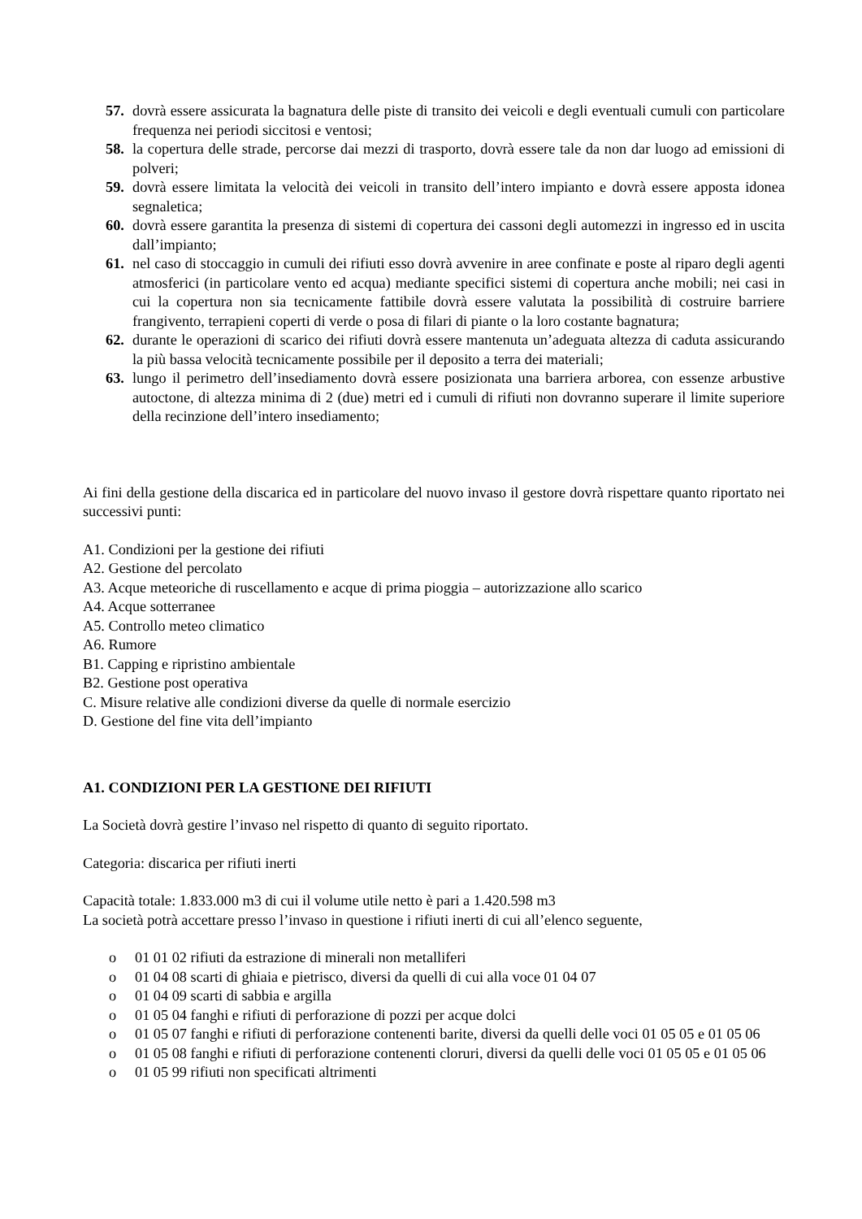57. dovrà essere assicurata la bagnatura delle piste di transito dei veicoli e degli eventuali cumuli con particolare frequenza nei periodi siccitosi e ventosi;
58. la copertura delle strade, percorse dai mezzi di trasporto, dovrà essere tale da non dar luogo ad emissioni di polveri;
59. dovrà essere limitata la velocità dei veicoli in transito dell’intero impianto e dovrà essere apposta idonea segnaletica;
60. dovrà essere garantita la presenza di sistemi di copertura dei cassoni degli automezzi in ingresso ed in uscita dall’impianto;
61. nel caso di stoccaggio in cumuli dei rifiuti esso dovrà avvenire in aree confinate e poste al riparo degli agenti atmosferici (in particolare vento ed acqua) mediante specifici sistemi di copertura anche mobili; nei casi in cui la copertura non sia tecnicamente fattibile dovrà essere valutata la possibilità di costruire barriere frangivento, terrapieni coperti di verde o posa di filari di piante o la loro costante bagnatura;
62. durante le operazioni di scarico dei rifiuti dovrà essere mantenuta un’adeguata altezza di caduta assicurando la più bassa velocità tecnicamente possibile per il deposito a terra dei materiali;
63. lungo il perimetro dell’insediamento dovrà essere posizionata una barriera arborea, con essenze arbustive autoctone, di altezza minima di 2 (due) metri ed i cumuli di rifiuti non dovranno superare il limite superiore della recinzione dell’intero insediamento;
Ai fini della gestione della discarica ed in particolare del nuovo invaso il gestore dovrà rispettare quanto riportato nei successivi punti:
A1. Condizioni per la gestione dei rifiuti
A2. Gestione del percolato
A3. Acque meteoriche di ruscellamento e acque di prima pioggia – autorizzazione allo scarico
A4. Acque sotterranee
A5. Controllo meteo climatico
A6. Rumore
B1. Capping e ripristino ambientale
B2. Gestione post operativa
C. Misure relative alle condizioni diverse da quelle di normale esercizio
D. Gestione del fine vita dell’impianto
A1. CONDIZIONI PER LA GESTIONE DEI RIFIUTI
La Società dovrà gestire l’invaso nel rispetto di quanto di seguito riportato.
Categoria: discarica per rifiuti inerti
Capacità totale: 1.833.000 m3 di cui il volume utile netto è pari a 1.420.598 m3
La società potrà accettare presso l’invaso in questione i rifiuti inerti di cui all’elenco seguente,
o 01 01 02 rifiuti da estrazione di minerali non metalliferi
o 01 04 08 scarti di ghiaia e pietrisco, diversi da quelli di cui alla voce 01 04 07
o 01 04 09 scarti di sabbia e argilla
o 01 05 04 fanghi e rifiuti di perforazione di pozzi per acque dolci
o 01 05 07 fanghi e rifiuti di perforazione contenenti barite, diversi da quelli delle voci 01 05 05 e 01 05 06
o 01 05 08 fanghi e rifiuti di perforazione contenenti cloruri, diversi da quelli delle voci 01 05 05 e 01 05 06
o 01 05 99 rifiuti non specificati altrimenti